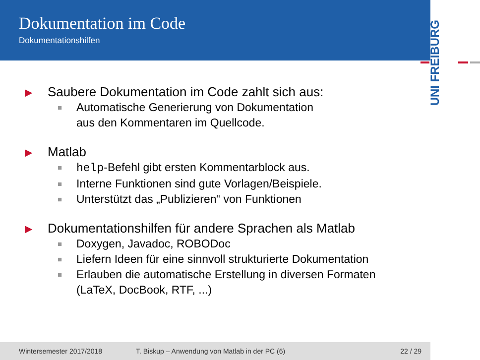Dokumentation im Code
Dokumentationshilfen
UNI FREIBURG
▶ Saubere Dokumentation im Code zahlt sich aus:
■ Automatische Generierung von Dokumentation
aus den Kommentaren im Quellcode.
▶ Matlab
■ help-Befehl gibt ersten Kommentarblock aus.
■ Interne Funktionen sind gute Vorlagen/Beispiele.
■ Unterstützt das „Publizieren“ von Funktionen
▶ Dokumentationshilfen für andere Sprachen als Matlab
■ Doxygen, Javadoc, ROBODoc
■ Liefern Ideen für eine sinnvoll strukturierte Dokumentation
■ Erlauben die automatische Erstellung in diversen Formaten
(LaTeX, DocBook, RTF, ...)
Wintersemester 2017/2018 T. Biskup – Anwendung von Matlab in der PC (6) 22 / 29